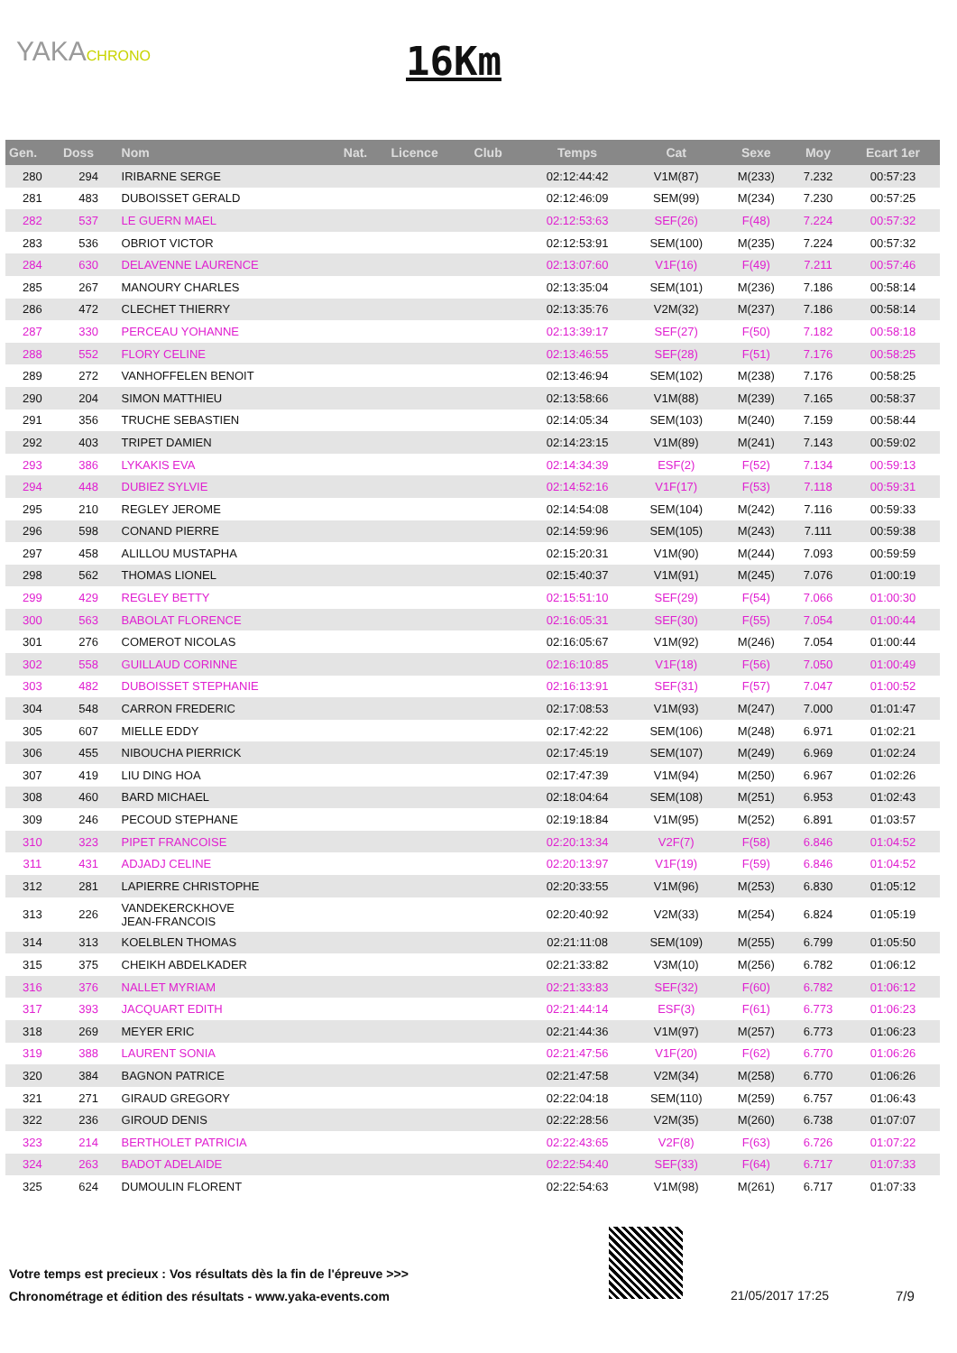YAKACHRONO 16Km
| Gen. | Doss | Nom | Nat. | Licence | Club | Temps | Cat | Sexe | Moy | Ecart 1er |
| --- | --- | --- | --- | --- | --- | --- | --- | --- | --- | --- |
| 280 | 294 | IRIBARNE SERGE | | | | 02:12:44:42 | V1M(87) | M(233) | 7.232 | 00:57:23 |
| 281 | 483 | DUBOISSET GERALD | | | | 02:12:46:09 | SEM(99) | M(234) | 7.230 | 00:57:25 |
| 282 | 537 | LE GUERN MAEL | | | | 02:12:53:63 | SEF(26) | F(48) | 7.224 | 00:57:32 |
| 283 | 536 | OBRIOT VICTOR | | | | 02:12:53:91 | SEM(100) | M(235) | 7.224 | 00:57:32 |
| 284 | 630 | DELAVENNE LAURENCE | | | | 02:13:07:60 | V1F(16) | F(49) | 7.211 | 00:57:46 |
| 285 | 267 | MANOURY CHARLES | | | | 02:13:35:04 | SEM(101) | M(236) | 7.186 | 00:58:14 |
| 286 | 472 | CLECHET THIERRY | | | | 02:13:35:76 | V2M(32) | M(237) | 7.186 | 00:58:14 |
| 287 | 330 | PERCEAU YOHANNE | | | | 02:13:39:17 | SEF(27) | F(50) | 7.182 | 00:58:18 |
| 288 | 552 | FLORY CELINE | | | | 02:13:46:55 | SEF(28) | F(51) | 7.176 | 00:58:25 |
| 289 | 272 | VANHOFFELEN BENOIT | | | | 02:13:46:94 | SEM(102) | M(238) | 7.176 | 00:58:25 |
| 290 | 204 | SIMON MATTHIEU | | | | 02:13:58:66 | V1M(88) | M(239) | 7.165 | 00:58:37 |
| 291 | 356 | TRUCHE SEBASTIEN | | | | 02:14:05:34 | SEM(103) | M(240) | 7.159 | 00:58:44 |
| 292 | 403 | TRIPET DAMIEN | | | | 02:14:23:15 | V1M(89) | M(241) | 7.143 | 00:59:02 |
| 293 | 386 | LYKAKIS EVA | | | | 02:14:34:39 | ESF(2) | F(52) | 7.134 | 00:59:13 |
| 294 | 448 | DUBIEZ SYLVIE | | | | 02:14:52:16 | V1F(17) | F(53) | 7.118 | 00:59:31 |
| 295 | 210 | REGLEY JEROME | | | | 02:14:54:08 | SEM(104) | M(242) | 7.116 | 00:59:33 |
| 296 | 598 | CONAND PIERRE | | | | 02:14:59:96 | SEM(105) | M(243) | 7.111 | 00:59:38 |
| 297 | 458 | ALILLOU MUSTAPHA | | | | 02:15:20:31 | V1M(90) | M(244) | 7.093 | 00:59:59 |
| 298 | 562 | THOMAS LIONEL | | | | 02:15:40:37 | V1M(91) | M(245) | 7.076 | 01:00:19 |
| 299 | 429 | REGLEY BETTY | | | | 02:15:51:10 | SEF(29) | F(54) | 7.066 | 01:00:30 |
| 300 | 563 | BABOLAT FLORENCE | | | | 02:16:05:31 | SEF(30) | F(55) | 7.054 | 01:00:44 |
| 301 | 276 | COMEROT NICOLAS | | | | 02:16:05:67 | V1M(92) | M(246) | 7.054 | 01:00:44 |
| 302 | 558 | GUILLAUD CORINNE | | | | 02:16:10:85 | V1F(18) | F(56) | 7.050 | 01:00:49 |
| 303 | 482 | DUBOISSET STEPHANIE | | | | 02:16:13:91 | SEF(31) | F(57) | 7.047 | 01:00:52 |
| 304 | 548 | CARRON FREDERIC | | | | 02:17:08:53 | V1M(93) | M(247) | 7.000 | 01:01:47 |
| 305 | 607 | MIELLE EDDY | | | | 02:17:42:22 | SEM(106) | M(248) | 6.971 | 01:02:21 |
| 306 | 455 | NIBOUCHA PIERRICK | | | | 02:17:45:19 | SEM(107) | M(249) | 6.969 | 01:02:24 |
| 307 | 419 | LIU DING HOA | | | | 02:17:47:39 | V1M(94) | M(250) | 6.967 | 01:02:26 |
| 308 | 460 | BARD MICHAEL | | | | 02:18:04:64 | SEM(108) | M(251) | 6.953 | 01:02:43 |
| 309 | 246 | PECOUD STEPHANE | | | | 02:19:18:84 | V1M(95) | M(252) | 6.891 | 01:03:57 |
| 310 | 323 | PIPET FRANCOISE | | | | 02:20:13:34 | V2F(7) | F(58) | 6.846 | 01:04:52 |
| 311 | 431 | ADJADJ CELINE | | | | 02:20:13:97 | V1F(19) | F(59) | 6.846 | 01:04:52 |
| 312 | 281 | LAPIERRE CHRISTOPHE | | | | 02:20:33:55 | V1M(96) | M(253) | 6.830 | 01:05:12 |
| 313 | 226 | VANDEKERCKHOVE JEAN-FRANCOIS | | | | 02:20:40:92 | V2M(33) | M(254) | 6.824 | 01:05:19 |
| 314 | 313 | KOELBLEN THOMAS | | | | 02:21:11:08 | SEM(109) | M(255) | 6.799 | 01:05:50 |
| 315 | 375 | CHEIKH ABDELKADER | | | | 02:21:33:82 | V3M(10) | M(256) | 6.782 | 01:06:12 |
| 316 | 376 | NALLET MYRIAM | | | | 02:21:33:83 | SEF(32) | F(60) | 6.782 | 01:06:12 |
| 317 | 393 | JACQUART EDITH | | | | 02:21:44:14 | ESF(3) | F(61) | 6.773 | 01:06:23 |
| 318 | 269 | MEYER ERIC | | | | 02:21:44:36 | V1M(97) | M(257) | 6.773 | 01:06:23 |
| 319 | 388 | LAURENT SONIA | | | | 02:21:47:56 | V1F(20) | F(62) | 6.770 | 01:06:26 |
| 320 | 384 | BAGNON PATRICE | | | | 02:21:47:58 | V2M(34) | M(258) | 6.770 | 01:06:26 |
| 321 | 271 | GIRAUD GREGORY | | | | 02:22:04:18 | SEM(110) | M(259) | 6.757 | 01:06:43 |
| 322 | 236 | GIROUD DENIS | | | | 02:22:28:56 | V2M(35) | M(260) | 6.738 | 01:07:07 |
| 323 | 214 | BERTHOLET PATRICIA | | | | 02:22:43:65 | V2F(8) | F(63) | 6.726 | 01:07:22 |
| 324 | 263 | BADOT ADELAIDE | | | | 02:22:54:40 | SEF(33) | F(64) | 6.717 | 01:07:33 |
| 325 | 624 | DUMOULIN FLORENT | | | | 02:22:54:63 | V1M(98) | M(261) | 6.717 | 01:07:33 |
Votre temps est precieux : Vos résultats dès la fin de l'épreuve >>>
Chronométrage et édition des résultats - www.yaka-events.com
21/05/2017 17:25 7/9